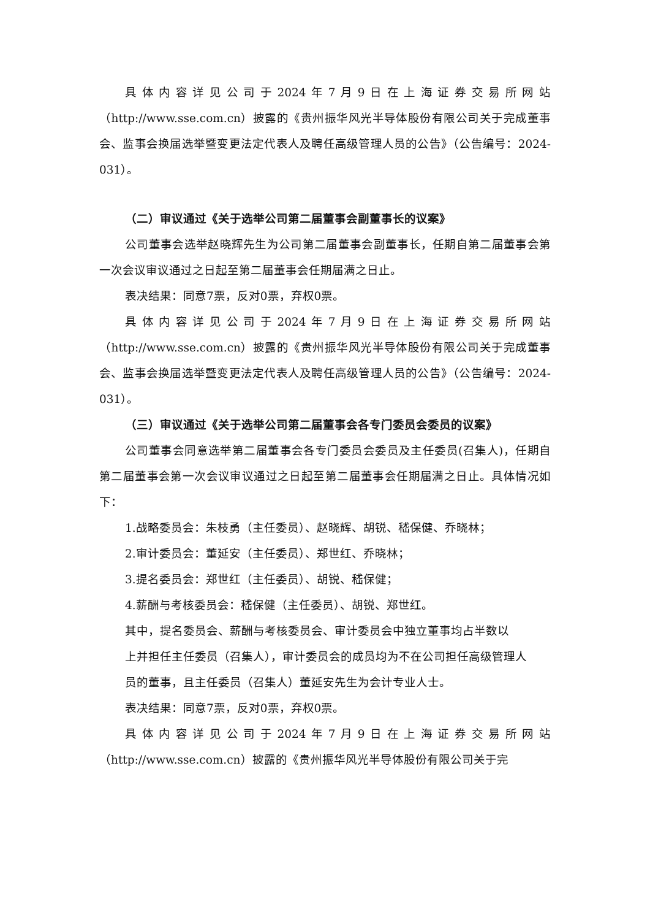具体内容详见公司于2024年7月9日在上海证券交易所网站（http://www.sse.com.cn）披露的《贵州振华风光半导体股份有限公司关于完成董事会、监事会换届选举暨变更法定代表人及聘任高级管理人员的公告》（公告编号：2024-031）。
（二）审议通过《关于选举公司第二届董事会副董事长的议案》
公司董事会选举赵晓辉先生为公司第二届董事会副董事长，任期自第二届董事会第一次会议审议通过之日起至第二届董事会任期届满之日止。
表决结果：同意7票，反对0票，弃权0票。
具体内容详见公司于2024年7月9日在上海证券交易所网站（http://www.sse.com.cn）披露的《贵州振华风光半导体股份有限公司关于完成董事会、监事会换届选举暨变更法定代表人及聘任高级管理人员的公告》（公告编号：2024-031）。
（三）审议通过《关于选举公司第二届董事会各专门委员会委员的议案》
公司董事会同意选举第二届董事会各专门委员会委员及主任委员(召集人)，任期自第二届董事会第一次会议审议通过之日起至第二届董事会任期届满之日止。具体情况如下：
1.战略委员会：朱枝勇（主任委员）、赵晓辉、胡锐、嵇保健、乔晓林；
2.审计委员会：董延安（主任委员）、郑世红、乔晓林；
3.提名委员会：郑世红（主任委员）、胡锐、嵇保健；
4.薪酬与考核委员会：嵇保健（主任委员）、胡锐、郑世红。
其中，提名委员会、薪酬与考核委员会、审计委员会中独立董事均占半数以
上并担任主任委员（召集人），审计委员会的成员均为不在公司担任高级管理人
员的董事，且主任委员（召集人）董延安先生为会计专业人士。
表决结果：同意7票，反对0票，弃权0票。
具体内容详见公司于2024年7月9日在上海证券交易所网站（http://www.sse.com.cn）披露的《贵州振华风光半导体股份有限公司关于完